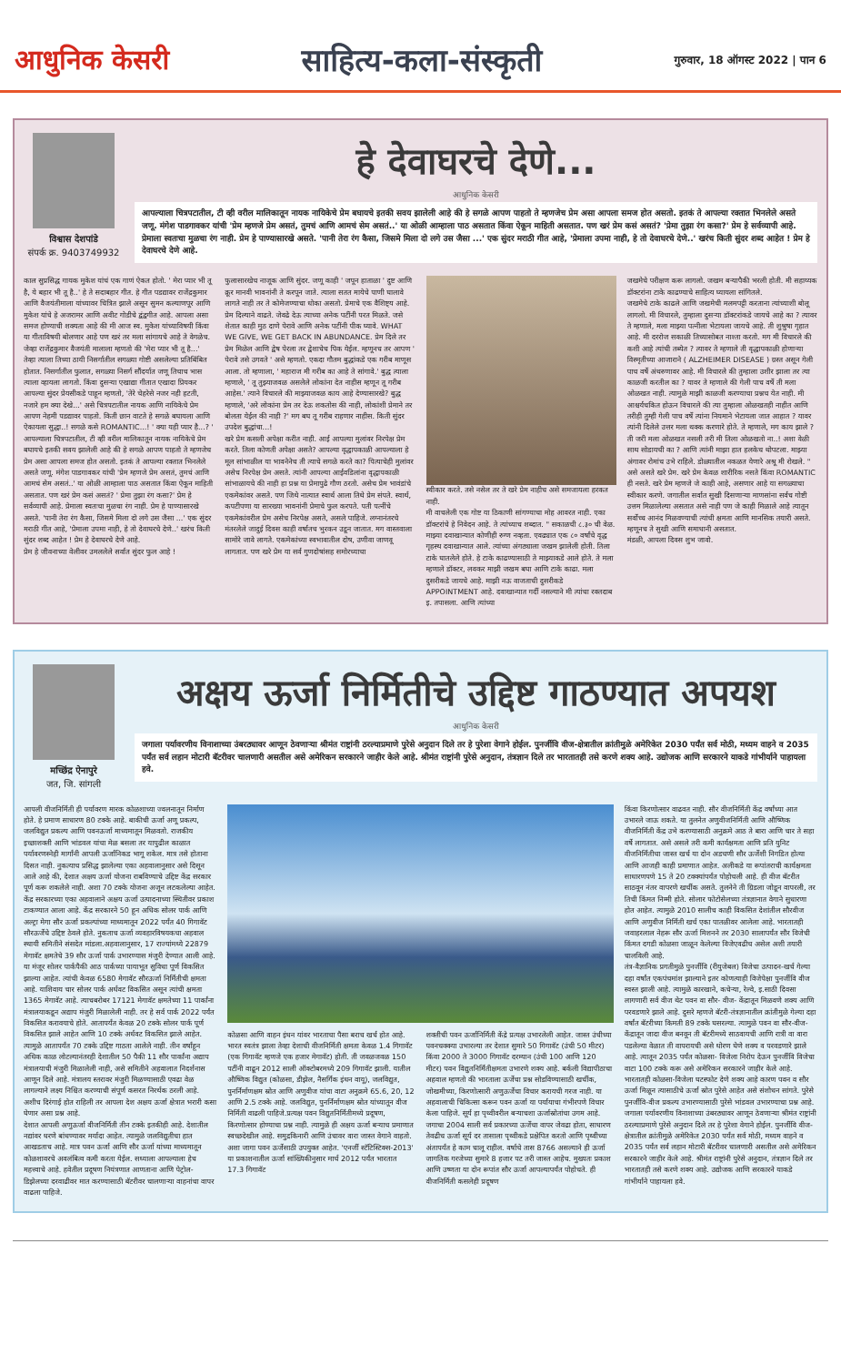आधुनिक केसरी साहित्य-कला-संस्कृती
गुरुवार, 18 ऑगस्ट 2022 | पान 6
विश्वास देशपांडे
संपर्क क्र. 9403749932
हे देवाघरचे देणे...
आधुनिक केसरी
आपल्याला चित्रपटातील, टी व्ही वरील मालिकातून नायक नायिकेचे प्रेम बघायचे इतकी सवय झालेली आहे की हे सगळे आपण पाहतो ते म्हणजेच प्रेम असा आपला समज होत असतो. इतकं ते आपल्या रक्तात भिनलेले असते जणू. मंगेश पाडगावकर यांची 'प्रेम म्हणजे प्रेम असतं, तुमचं आणि आमचं सेम असतं..' या ओळी आम्हाला पाठ असतात किंवा ऐकून माहिती असतात. पण खरं प्रेम कसं असतं? 'प्रेमा तुझा रंग कसा?' प्रेम हे सर्वव्यापी आहे. प्रेमाला स्वतःचा मुळचा रंग नाही. प्रेम हे पाण्यासारखे असते. 'पानी तेरा रंग कैसा, जिसमे मिला दो लगे उस जैसा ...' एक सुंदर मराठी गीत आहे, 'प्रेमाला उपमा नाही, हे तो देवाघरचे देणे..' खरंच किती सुंदर शब्द आहेत ! प्रेम हे देवाघरचे देणे आहे.
काल सुप्रसिद्ध गायक मुकेश यांचं एक गाणं ऐकत होतो. ' मेरा प्यार भी तू है, ये बहार भी तू है..' हे ते सदाबहार गीत. हे गीत पडद्यावर राजेंद्रकुमार आणि वैजयंतीमाला यांच्यावर चित्रित झाले असून सुमन कल्याणपूर आणि मुकेश यांचे हे अजरामर आणि अवीट गोडीचे द्वंद्वगीत आहे. आपला असा समज होण्याची शक्यता आहे की मी आज स्व. मुकेश यांच्याविषयी किंवा या गीताविषयी बोलणार आहे पण खरं तर मला सांगायचे आहे ते वेगळेच. जेव्हा राजेंद्रकुमार वैजयंती मालाला म्हणतो की 'मेरा प्यार भी तू है...' तेव्हा त्याला तिच्या ठायी निसर्गातील सगळ्या गोष्टी असलेल्या प्रतिबिंबित होतात. निसर्गातील फुलात, सगळ्या निसर्ग सौंदर्यात जणू तिचाच भास त्याला व्हायला लागतो. किंवा दुसऱ्या एखाद्या गीतात एखादा प्रियकर आपल्या सुंदर प्रेयसीकडे पाहून म्हणतो, 'तेरे चेहरेसे नजर नही हटती, नजारे हम क्या देखे...' असे चित्रपटातील नायक आणि नायिकेचे प्रेम आपण नेहमी पडद्यावर पाहतो. किती छान वाटते हे सगळे बघायला आणि ऐकायला सुद्धा..! सगळे कसे ROMANTIC...! ' क्या यही प्यार है...? '
आपल्याला चित्रपटातील, टी व्ही वरील मालिकातून नायक नायिकेचे प्रेम बघायचे इतकी सवय झालेली आहे की हे सगळे आपण पाहतो ते म्हणजेच प्रेम असा आपला समज होत असतो. इतकं ते आपल्या रक्तात भिनलेले असते जणू. मंगेश पाडगावकर यांची 'प्रेम म्हणजे प्रेम असतं, तुमचं आणि आमचं सेम असतं..' या ओळी आम्हाला पाठ असतात किंवा ऐकून माहिती असतात. पण खरं प्रेम कसं असतं? ' प्रेमा तुझा रंग कसा?' प्रेम हे सर्वव्यापी आहे. प्रेमाला स्वतःचा मुळचा रंग नाही. प्रेम हे पाण्यासारखे असते. 'पानी तेरा रंग कैसा, जिसमे मिला दो लगे उस जैसा ...' एक सुंदर मराठी गीत आहे, 'प्रेमाला उपमा नाही, हे तो देवाघरचे देणे..' खरंच किती सुंदर शब्द आहेत ! प्रेम हे देवाघरचे देणे आहे.
प्रेम हे जीवनाच्या वेलीवर उमललेले सर्वात सुंदर फुल आहे !
फुलासारखेच नाजूक आणि सुंदर. जणू काही ' जपून हाताळा ' दुष्ट आणि क्रूर मानवी भावनांनी ते करपून जाते. त्याला सतत मायेचे पाणी घालावे लागते नाही तर ते कोमेजण्याचा धोका असतो. प्रेमाचे एक वैशिष्ट्य आहे. प्रेम दिल्याने वाढते. जेवढे देऊ त्याच्या अनेक पटींनी परत मिळते. जसे शेतात काही मुठ दाणे पेरावे आणि अनेक पटींनी पीक घ्यावे. WHAT WE GIVE, WE GET BACK IN ABUNDANCE. प्रेम दिले तर प्रेम मिळेल आणि द्वेष पेरला तर द्वेशाचेच पिक येईल. म्हणूनच तर आपण ' पेरावे तसे उगवते ' असे म्हणतो. एकदा गौतम बुद्धांकडे एक गरीब माणूस आला. तो म्हणाला, ' महाराज मी गरीब का आहे ते सांगावे.' बुद्ध त्याला म्हणाले, ' तू तुझ्याजवळ असलेले लोकांना देत नाहीस म्हणून तू गरीब आहेस.' त्याने विचारले की माझ्याजवळ काय आहे देण्यासारखे? बुद्ध म्हणाले, 'अरे लोकांना प्रेम तर देऊ शकतोस की नाही, लोकांशी प्रेमाने तर बोलता येईल की नाही ?' मग बघ तू गरीब राहणार नाहीस. किती सुंदर उपदेश बुद्धांचा...!
खरे प्रेम कसली अपेक्षा करीत नाही. आई आपल्या मुलांवर निरपेक्ष प्रेम करते. तिला कोणती अपेक्षा असते? आपल्या वृद्धापकाळी आपल्याला हे मूल सांभाळील या भावनेनेच ती त्याचे सगळे करते का? पित्याचेही मुलांवर असेच निरपेक्ष प्रेम असते. त्यांनी आपल्या आईवडिलांना वृद्धापकाळी सांभाळायचे की नाही हा प्रश्न या प्रेमापुढे गौण ठरतो. असेच प्रेम भावंडांचे एकमेकांवर असते. पण जिथे नात्यात स्वार्थ आला तिथे प्रेम संपते. स्वार्थ, कपटीपणा या सारख्या भावनांनी प्रेमाचे फुल करपते. पती पत्नींचे एकमेकांवरील प्रेम असेच निरपेक्ष असते, असले पाहिजे. लग्नानंतरचे मंतरलेले जादुई दिवस काही वर्षातच भुरकन उडून जातात. मग वास्तवाला सामोरे जावे लागते. एकमेकांच्या स्वभावातील दोष, उणीवा जाणवू लागतात. पण खरे प्रेम या सर्व गुणदोषांसह समोरच्याचा
स्वीकार करते. तसे नसेल तर ते खरे प्रेम नाहीच असे समजायला हरकत नाही.
मी वाचलेली एक गोष्ट या ठिकाणी सांगण्याचा मोह आवरत नाही. एका डॉक्टरांचे हे निवेदन आहे. ते त्यांच्याच शब्दात. " सकाळची ८.३० ची वेळ. माझ्या दवाखान्यात कोणीही रुग्ण नव्हता. एवढ्यात एक ८० वर्षांचे वृद्ध गृहस्थ दवाखान्यात आले. त्यांच्या अंगठ्याला जखम झालेली होती. तिला टाके घातलेले होते. हे टाके काढण्यासाठी ते माझ्याकडे आले होते. ते मला म्हणाले डॉक्टर, लवकर माझी जखम बघा आणि टाके काढा. मला दुसरीकडे जायचे आहे. माझी नऊ वाजताची दुसरीकडे APPOINTMENT आहे. दवाखान्यात गर्दी नसल्याने मी त्यांचा रक्तदाब इ. तपासला. आणि त्यांच्या
जखमेचे परीक्षण करू लागलो. जखम बऱ्यापैकी भरली होती. मी सहाय्यक डॉक्टरांना टाके काढण्याचे साहित्य घ्यायला सांगितले.
जखमेचे टाके काढले आणि जखमेची मलमपट्टी करताना त्यांच्याशी बोलू लागलो. मी विचारले, तुम्हाला दुसऱ्या डॉक्टरांकडे जायचे आहे का ? त्यावर ते म्हणाले, मला माझ्या पत्नीला भेटायला जायचे आहे. ती शुश्रुषा गृहात आहे. मी दररोज सकाळी तिच्यासोबत नाश्ता करतो. मग मी विचारले की कशी आहे त्यांची तब्येत ? त्यावर ते म्हणाले ती वृद्धापकाळी होणाऱ्या विस्मृतीच्या आजाराने ( ALZHEIMER DISEASE ) ग्रस्त असून गेली पाच वर्षे अंथरुणावर आहे. मी विचारले की तुम्हाला उशीर झाला तर त्या काळजी करतील का ? यावर ते म्हणाले की गेली पाच वर्षे ती मला ओळखत नाही. त्यामुळे माझी काळजी करण्याचा प्रश्नच येत नाही. मी आश्चर्यचकित होऊन विचारले की त्या तुम्हाला ओळखतही नाहीत आणि तरीही तुम्ही गेली पाच वर्षे त्यांना नियमाने भेटायला जात आहात ? यावर त्यांनी दिलेले उत्तर मला थक्क करणारे होते. ते म्हणाले, मग काय झाले ? ती जरी मला ओळखत नसली तरी मी तिला ओळखतो ना..! अशा वेळी साथ सोडायची का ? आणि त्यांनी माझा हात हलकेच थोपटला. माझ्या अंगावर रोमांच उभे राहिले. डोळ्यातील नकळत येणारे अश्रू मी रोखले. "
असे असते खरे प्रेम. खरे प्रेम केवळ शारीरिक नसते किंवा ROMANTIC ही नसते. खरे प्रेम म्हणजे जे काही आहे, असणार आहे या सगळ्याचा स्वीकार करणे. जगातील सर्वात सुखी दिसणाऱ्या माणसांना सर्वच गोष्टी उत्तम मिळालेल्या असतात असे नाही पण जे काही मिळाले आहे त्यातून सर्वोच्च आनंद मिळवण्याची त्यांची क्षमता आणि मानसिक तयारी असते. म्हणूनच ते सुखी आणि समाधानी असतात.
मंडळी, आपला दिवस शुभ जावो.
मच्छिंद्र ऐनापुरे
जत, जि. सांगली
अक्षय ऊर्जा निर्मितीचे उद्दिष्ट गाठण्यात अपयश
आधुनिक केसरी
जगाला पर्यावरणीय विनाशाच्या उंबरठ्यावर आणून ठेवणाऱ्या श्रीमंत राष्ट्रांनी ठरल्याप्रमाणे पुरेसे अनुदान दिले तर हे पुरेशा वेगाने होईल. पुनर्जीवि वीज-क्षेत्रातील क्रांतीमुळे अमेरिकेत 2030 पर्यंत सर्व मोठी, मध्यम वाहने व 2035 पर्यंत सर्व लहान मोटारी बॅटरीवर चालणारी असतील असे अमेरिकन सरकारने जाहीर केले आहे. श्रीमंत राष्ट्रांनी पुरेसे अनुदान, तंत्रज्ञान दिले तर भारतातही तसे करणे शक्य आहे. उद्योजक आणि सरकारने याकडे गांभीर्याने पाहायला हवे.
आपली वीजनिर्मिती ही पर्यावरण मारक कोळशाच्या ज्वलनातून निर्माण होते. हे प्रमाण साधारण 80 टक्के आहे. बाकीची ऊर्जा अणू प्रकल्प, जलविद्युत प्रकल्प आणि पवनऊर्जा माध्यमातून मिळवतो. राजकीय इच्छाशक्ती आणि भांडवल यांचा मेळ बसला तर यापुढील काळात पर्यावरणस्नेही मार्गांनी आपली ऊर्जानिकड भागू शकेल. मात्र तसे होताना दिसत नाही. नुकत्याच प्रसिद्ध झालेल्या एका अहवालानुसार असे दिसून आले आहे की, देशात अक्षय ऊर्जा योजना राबविण्याचे उद्दिष्ट केंद्र सरकार पूर्ण करू शकलेले नाही. अशा 70 टक्के योजना अजून लटकलेल्या आहेत. केंद्र सरकारच्या एका अहवालाने अक्षय ऊर्जा उत्पादनाच्या स्थितीवर प्रकाश टाकण्यात आला आहे. केंद्र सरकारने 50 हून अधिक सोलर पार्क आणि अल्ट्रा मेगा सौर ऊर्जा प्रकल्पांच्या माध्यमातून 2022 पर्यंत 40 गिगावॅट सौरऊर्जेचे उद्दिष्ट ठेवले होते. नुकताच ऊर्जा व्यवहारविषयकचा अहवाल स्थायी समितीने संसदेत मांडला.अहवालानुसार, 17 राज्यांमध्ये 22879 मेगावॅट क्षमतेचे 39 सौर ऊर्जा पार्क उभारण्यास मंजुरी देण्यात आली आहे. या मंजूर सोलर पार्कपैकी आठ पार्कच्या पायाभूत सुविधा पूर्ण विकसित झाल्या आहेत. त्यांची केवळ 6580 मेगावॅट सौरऊर्जा निर्मितीची क्षमता आहे. याशिवाय चार सोलर पार्क अर्धवट विकसित असून त्यांची क्षमता 1365 मेगावॅट आहे. त्याचबरोबर 17121 मेगावॅट क्षमतेच्या 11 पार्कांना मंत्रालयाकडून अद्याप मंजुरी मिळालेली नाही. तर हे सर्व पार्क 2022 पर्यंत विकसित करावयाचे होते. आतापर्यंत केवळ 20 टक्के सोलर पार्क पूर्ण विकसित झाले आहेत आणि 10 टक्के अर्धवट विकसित झाले आहेत. त्यामुळे आतापर्यंत 70 टक्के उद्दिष्ट गाठता आलेले नाही. तीन वर्षांहून अधिक काळ लोटल्यानंतरही देशातील 50 पैकी 11 सौर पार्कांना अद्याप मंत्रालयाची मंजुरी मिळालेली नाही, असे समितीने अहवालात निदर्शनास आणून दिले आहे. मंत्रालय स्तरावर मंजुरी मिळण्यासाठी एवढा वेळ लागल्याने लक्ष्य निश्चित करण्याची संपूर्ण कसरत निरर्थक ठरली आहे. अशीच दिरंगाई होत राहिली तर आपला देश अक्षय ऊर्जा क्षेत्रात भरारी कसा घेणार असा प्रश्न आहे.
देशात आपली अणुऊर्जा वीजनिर्मिती तीन टक्के इतकीही आहे. देशातील नद्यांवर धरणे बांधण्यावर मर्यादा आहेत. त्यामुळे जलविद्युतीचा हात आखडताच आहे. मात्र पवन ऊर्जा आणि सौर ऊर्जा यांच्या माध्यमातून कोळशावरचे अवलंबित्व कमी करता येईल. सध्याला आपल्याला हेच महत्त्वाचे आहे. हवेतील प्रदूषण नियंत्रणात आणताना आणि पेट्रोल-डिझेलच्या दरवाढीवर मात करण्यासाठी बॅटरीवर चालणाऱ्या वाहनांचा वापर वाढला पाहिजे.
कोळसा आणि वाहन इंधन यांवर भारताचा पैसा बराच खर्च होत आहे.
भारत स्वतंत्र झाला तेव्हा देशाची वीजनिर्मिती क्षमता केवळ 1.4 गिगावॅट (एक गिगावॅट म्हणजे एक हजार मेगावॅट) होती. ती जवळजवळ 150 पटींनी वाढून 2012 साली ऑक्टोबरमध्ये 209 गिगावॅट झाली. यातील औष्णिक विद्युत (कोळसा, डीझेल, नैसर्गिक इंधन वायू), जलविद्युत, पुनर्निर्माणक्षम स्रोत आणि अणुवीज यांचा वाटा अनुक्रमे 65.6, 20, 12 आणि 2.5 टक्के आहे. जलविद्युत, पुनर्निर्माणक्षम स्रोत यांच्यातून वीज निर्मिती वाढली पाहिजे.प्रत्यक्ष पवन विद्युतनिर्मितीमध्ये प्रदूषण, किरणोत्सार होण्याचा प्रश्न नाही. त्यामुळे ही अक्षय ऊर्जा बऱ्याच प्रमाणात स्वच्छदेखील आहे. समुद्रकिनारी आणि उंचावर वारा जास्त वेगाने वाहतो. अशा जागा पवन ऊर्जेसाठी उपयुक्त आहेत. 'एनर्जी स्टॅटिस्टिक्स-2013' या प्रकाशनातील ऊर्जा सांख्यिकीनुसार मार्च 2012 पर्यंत भारतात 17.3 गिगावॅट
शक्तीची पवन ऊर्जानिर्मिती केंद्रे प्रत्यक्ष उभारलेली आहेत. जास्त उंचीच्या पवनचक्क्या उभारल्या तर देशात सुमारे 50 गिगावॅट (उंची 50 मीटर) किंवा 2000 ते 3000 गिगावॅट दरम्यान (उंची 100 आणि 120 मीटर) पवन विद्युतनिर्मितीक्षमता उभारणे शक्य आहे. बर्कली विद्यापीठाचा अहवाल म्हणतो की भारताला ऊर्जेचा प्रश्न सोडविण्यासाठी खर्चीक, जोखमीच्या, किरणोत्सारी अणुऊर्जेचा विचार करायची गरज नाही. या अहवालाची चिकित्सा करून पवन ऊर्जा या पर्यायाचा गंभीरपणे विचार केला पाहिजे. सूर्य हा पृथ्वीवरील बऱ्याचशा ऊर्जास्रोतांचा उगम आहे. जगाचा 2004 साली सर्व प्रकारच्या ऊर्जेचा वापर जेवढा होता, साधारण तेवढीच ऊर्जा सूर्य दर तासाला पृथ्वीकडे प्रक्षेपित करतो आणि पृथ्वीच्या अंतापर्यंत हे काम चालू राहील. वर्षाचे तास 8766 असल्याने ही ऊर्जा जागतिक गरजेच्या सुमारे 8 हजार पट तरी जास्त आहेच. मुख्यतः प्रकाश आणि उष्णता या दोन रूपांत सौर ऊर्जा आपल्यापर्यंत पोहोचते. ही वीजनिर्मिती कसलेही प्रदूषण
किंवा किरणोत्सार वाढवत नाही. सौर वीजनिर्मिती केंद्र वर्षांच्या आत उभारले जाऊ शकते. या तुलनेत अणुवीजनिर्मिती आणि औष्णिक वीजनिर्मिती केंद्र उभे करण्यासाठी अनुक्रमे आठ ते बारा आणि चार ते सहा वर्षे लागतात. असे असले तरी कमी कार्यक्षमता आणि प्रति युनिट वीजनिर्मितीचा जास्त खर्च या दोन अडचणी सौर ऊर्जेशी निगडित होत्या आणि आजही काही प्रमाणात आहेत. अलीकडे या रूपांतराची कार्यक्षमता साधारणपणे 15 ते 20 टक्क्यांपर्यंत पोहोचली आहे. ही वीज बॅटरीत साठवून नंतर वापरणे खर्चीक असते. तुलनेने ती ग्रिडला जोडून वापरली, तर तिची किंमत निम्मी होते. सोलार फोटोसेलच्या तंत्रज्ञानात वेगाने सुधारणा होत आहेत. त्यामुळे 2010 सालीच काही विकसित देशांतील सौरवीज आणि अणुवीज निर्मिती खर्च एका पातळीवर आलेला आहे. भारतातही जवाहरलाल नेहरू सौर ऊर्जा मिशनने तर 2030 सालापर्यंत सौर विजेची किंमत दगडी कोळसा जाळून केलेल्या विजेएवढीच असेल अशी तयारी चालविली आहे.
तंत्र-वैज्ञानिक प्रगतीमुळे पुनर्जीवि (रीयुजेबल) विजेचा उत्पादन-खर्च गेल्या दहा वर्षांत एकपंचमांश झाल्याने इतर कोणत्याही विजेपेक्षा पुनर्जीवि वीज स्वस्त झाली आहे. त्यामुळे कारखाने, कचेऱ्या, रेल्वे, इ.साठी दिवसा लागणारी सर्व वीज थेट पवन वा सौर- वीज- केंद्रातून मिळवणे शक्य आणि परवडणारे झाले आहे. दुसरे म्हणजे बॅटरी-तंत्रज्ञानातील क्रांतीमुळे गेल्या दहा वर्षांत बॅटरीच्या किमती 89 टक्के घसरल्या. त्यामुळे पवन वा सौर-वीज-केंद्रातून जादा वीज बनवून ती बॅटरीमध्ये साठवायची आणि रात्री वा वारा पडलेल्या वेळात ती वापरायची असे धोरण घेणे शक्य व परवडणारे झाले आहे. त्यातून 2035 पर्यंत कोळसा- विजेला निरोप देऊन पुनर्जीवि विजेचा वाटा 100 टक्के करू असे अमेरिकन सरकारने जाहीर केले आहे. भारतातही कोळसा-विजेला घटस्फोट देणे शक्य आहे कारण पवन व सौर ऊर्जा मिळून त्यासाठीचे ऊर्जा स्रोत पुरेसे आहेत असे संशोधन सांगते. पुरेसे पुनर्जीवि-वीज प्रकल्प उभारण्यासाठी पुरेसे भांडवल उभारण्याचा प्रश्न आहे. जगाला पर्यावरणीय विनाशाच्या उंबरठ्यावर आणून ठेवणाऱ्या श्रीमंत राष्ट्रांनी ठरल्याप्रमाणे पुरेसे अनुदान दिले तर हे पुरेशा वेगाने होईल. पुनर्जीवि वीज-क्षेत्रातील क्रांतीमुळे अमेरिकेत 2030 पर्यंत सर्व मोठी, मध्यम वाहने व 2035 पर्यंत सर्व लहान मोटारी बॅटरीवर चालणारी असतील असे अमेरिकन सरकारने जाहीर केले आहे. श्रीमंत राष्ट्रांनी पुरेसे अनुदान, तंत्रज्ञान दिले तर भारतातही तसे करणे शक्य आहे. उद्योजक आणि सरकारने याकडे गांभीर्याने पाहायला हवे.